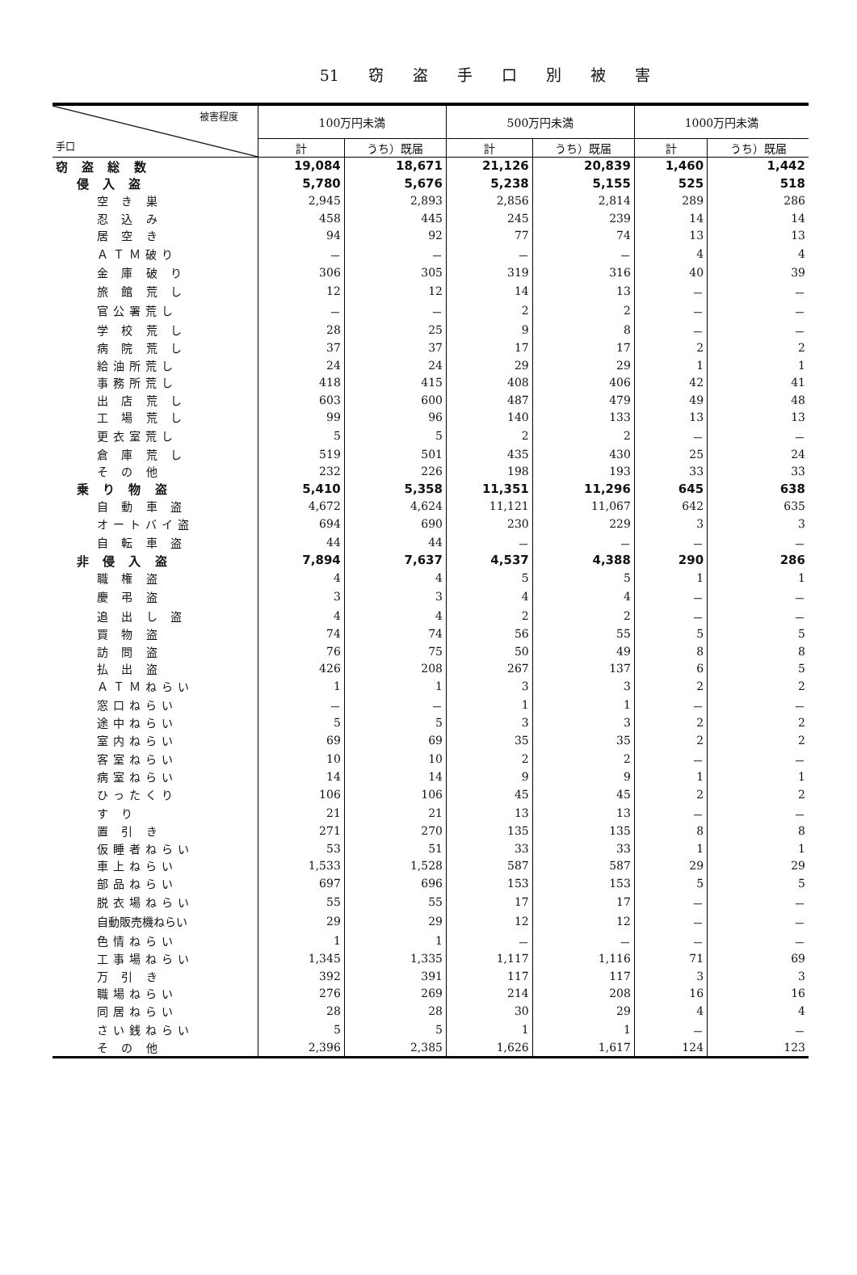51 窃 盗 手 口 別 被 害
| 被害程度 手口 | 100万円未満 | | 500万円未満 | | 1000万円未満 | |
| --- | --- | --- | --- | --- | --- | --- |
| | 計 | うち）既届 | 計 | うち）既届 | 計 | うち）既届 |
| 窃 盗 総 数 | 19,084 | 18,671 | 21,126 | 20,839 | 1,460 | 1,442 |
| 侵 入 盗 | 5,780 | 5,676 | 5,238 | 5,155 | 525 | 518 |
| 空 き 巣 | 2,945 | 2,893 | 2,856 | 2,814 | 289 | 286 |
| 忍 込 み | 458 | 445 | 245 | 239 | 14 | 14 |
| 居 空 き | 94 | 92 | 77 | 74 | 13 | 13 |
| ＡＴＭ破り | － | － | － | － | 4 | 4 |
| 金 庫 破 り | 306 | 305 | 319 | 316 | 40 | 39 |
| 旅 館 荒 し | 12 | 12 | 14 | 13 | － | － |
| 官公署荒し | － | － | 2 | 2 | － | － |
| 学 校 荒 し | 28 | 25 | 9 | 8 | － | － |
| 病 院 荒 し | 37 | 37 | 17 | 17 | 2 | 2 |
| 給油所荒し | 24 | 24 | 29 | 29 | 1 | 1 |
| 事務所荒し | 418 | 415 | 408 | 406 | 42 | 41 |
| 出 店 荒 し | 603 | 600 | 487 | 479 | 49 | 48 |
| 工 場 荒 し | 99 | 96 | 140 | 133 | 13 | 13 |
| 更衣室荒し | 5 | 5 | 2 | 2 | － | － |
| 倉 庫 荒 し | 519 | 501 | 435 | 430 | 25 | 24 |
| そ の 他 | 232 | 226 | 198 | 193 | 33 | 33 |
| 乗 り 物 盗 | 5,410 | 5,358 | 11,351 | 11,296 | 645 | 638 |
| 自 動 車 盗 | 4,672 | 4,624 | 11,121 | 11,067 | 642 | 635 |
| オートバイ盗 | 694 | 690 | 230 | 229 | 3 | 3 |
| 自 転 車 盗 | 44 | 44 | － | － | － | － |
| 非 侵 入 盗 | 7,894 | 7,637 | 4,537 | 4,388 | 290 | 286 |
| 職 権 盗 | 4 | 4 | 5 | 5 | 1 | 1 |
| 慶 弔 盗 | 3 | 3 | 4 | 4 | － | － |
| 追 出 し 盗 | 4 | 4 | 2 | 2 | － | － |
| 買 物 盗 | 74 | 74 | 56 | 55 | 5 | 5 |
| 訪 問 盗 | 76 | 75 | 50 | 49 | 8 | 8 |
| 払 出 盗 | 426 | 208 | 267 | 137 | 6 | 5 |
| ＡＴＭねらい | 1 | 1 | 3 | 3 | 2 | 2 |
| 窓口ねらい | － | － | 1 | 1 | － | － |
| 途中ねらい | 5 | 5 | 3 | 3 | 2 | 2 |
| 室内ねらい | 69 | 69 | 35 | 35 | 2 | 2 |
| 客室ねらい | 10 | 10 | 2 | 2 | － | － |
| 病室ねらい | 14 | 14 | 9 | 9 | 1 | 1 |
| ひったくり | 106 | 106 | 45 | 45 | 2 | 2 |
| す り | 21 | 21 | 13 | 13 | － | － |
| 置 引 き | 271 | 270 | 135 | 135 | 8 | 8 |
| 仮睡者ねらい | 53 | 51 | 33 | 33 | 1 | 1 |
| 車上ねらい | 1,533 | 1,528 | 587 | 587 | 29 | 29 |
| 部品ねらい | 697 | 696 | 153 | 153 | 5 | 5 |
| 脱衣場ねらい | 55 | 55 | 17 | 17 | － | － |
| 自動販売機ねらい | 29 | 29 | 12 | 12 | － | － |
| 色情ねらい | 1 | 1 | － | － | － | － |
| 工事場ねらい | 1,345 | 1,335 | 1,117 | 1,116 | 71 | 69 |
| 万 引 き | 392 | 391 | 117 | 117 | 3 | 3 |
| 職場ねらい | 276 | 269 | 214 | 208 | 16 | 16 |
| 同居ねらい | 28 | 28 | 30 | 29 | 4 | 4 |
| さい銭ねらい | 5 | 5 | 1 | 1 | － | － |
| そ の 他 | 2,396 | 2,385 | 1,626 | 1,617 | 124 | 123 |